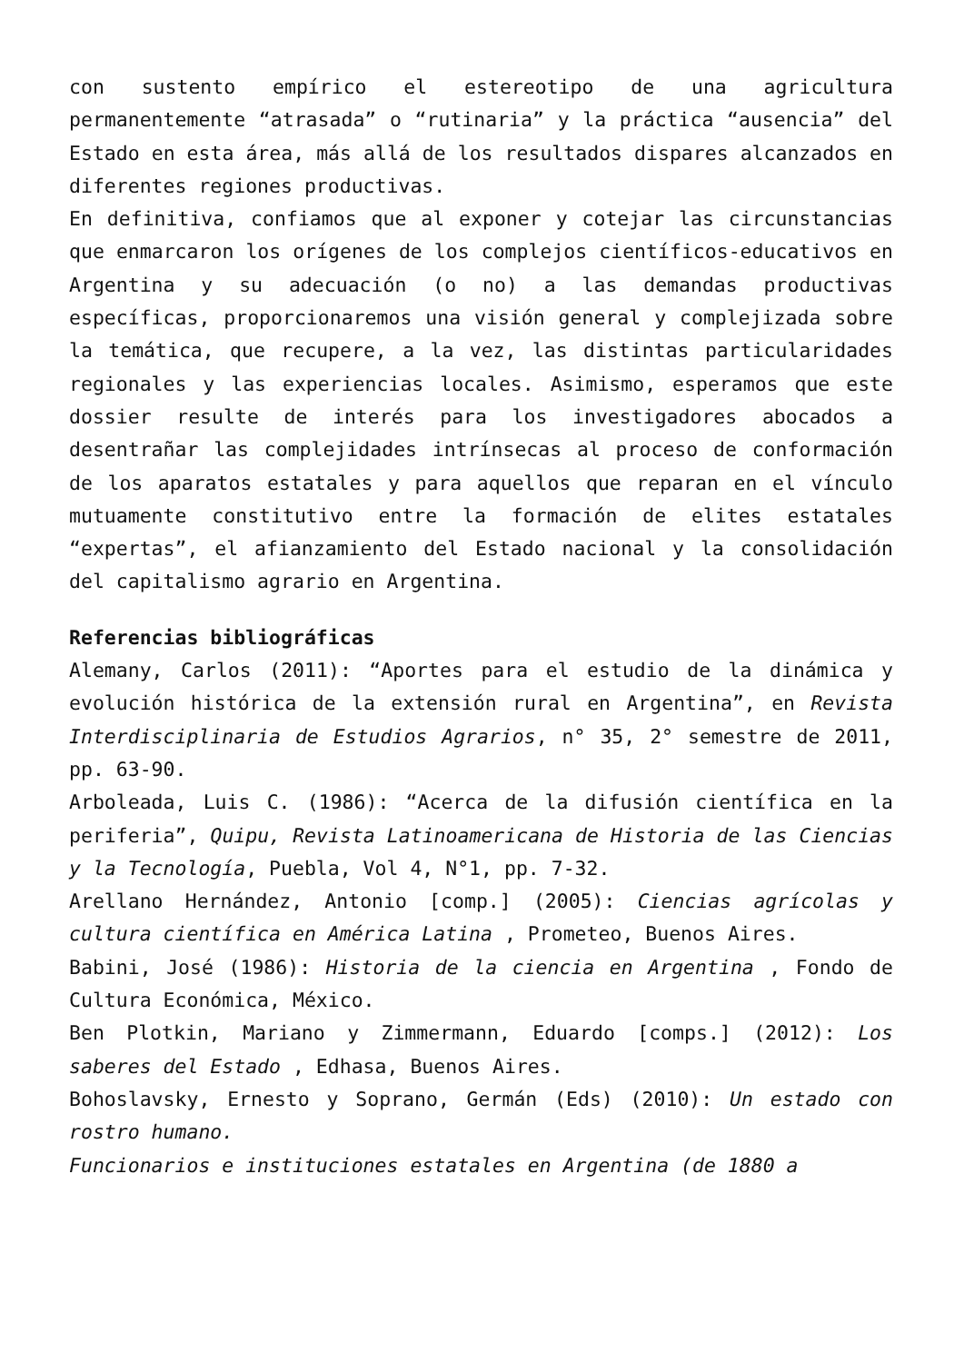con sustento empírico el estereotipo de una agricultura permanentemente “atrasada” o “rutinaria” y la práctica “ausencia” del Estado en esta área, más allá de los resultados dispares alcanzados en diferentes regiones productivas.
En definitiva, confiamos que al exponer y cotejar las circunstancias que enmarcaron los orígenes de los complejos científicos-educativos en Argentina y su adecuación (o no) a las demandas productivas específicas, proporcionaremos una visión general y complejizada sobre la temática, que recupere, a la vez, las distintas particularidades regionales y las experiencias locales. Asimismo, esperamos que este dossier resulte de interés para los investigadores abocados a desentrañar las complejidades intrínsecas al proceso de conformación de los aparatos estatales y para aquellos que reparan en el vínculo mutuamente constitutivo entre la formación de elites estatales “expertas”, el afianzamiento del Estado nacional y la consolidación del capitalismo agrario en Argentina.
Referencias bibliográficas
Alemany, Carlos (2011): “Aportes para el estudio de la dinámica y evolución histórica de la extensión rural en Argentina”, en Revista Interdisciplinaria de Estudios Agrarios, n° 35, 2° semestre de 2011, pp. 63-90.
Arboleada, Luis C. (1986): “Acerca de la difusión científica en la periferia”, Quipu, Revista Latinoamericana de Historia de las Ciencias y la Tecnología, Puebla, Vol 4, N°1, pp. 7-32.
Arellano Hernández, Antonio [comp.] (2005): Ciencias agrícolas y cultura científica en América Latina , Prometeo, Buenos Aires.
Babini, José (1986): Historia de la ciencia en Argentina , Fondo de Cultura Económica, México.
Ben Plotkin, Mariano y Zimmermann, Eduardo [comps.] (2012): Los saberes del Estado , Edhasa, Buenos Aires.
Bohoslavsky, Ernesto y Soprano, Germán (Eds) (2010): Un estado con rostro humano.
Funcionarios e instituciones estatales en Argentina (de 1880 a